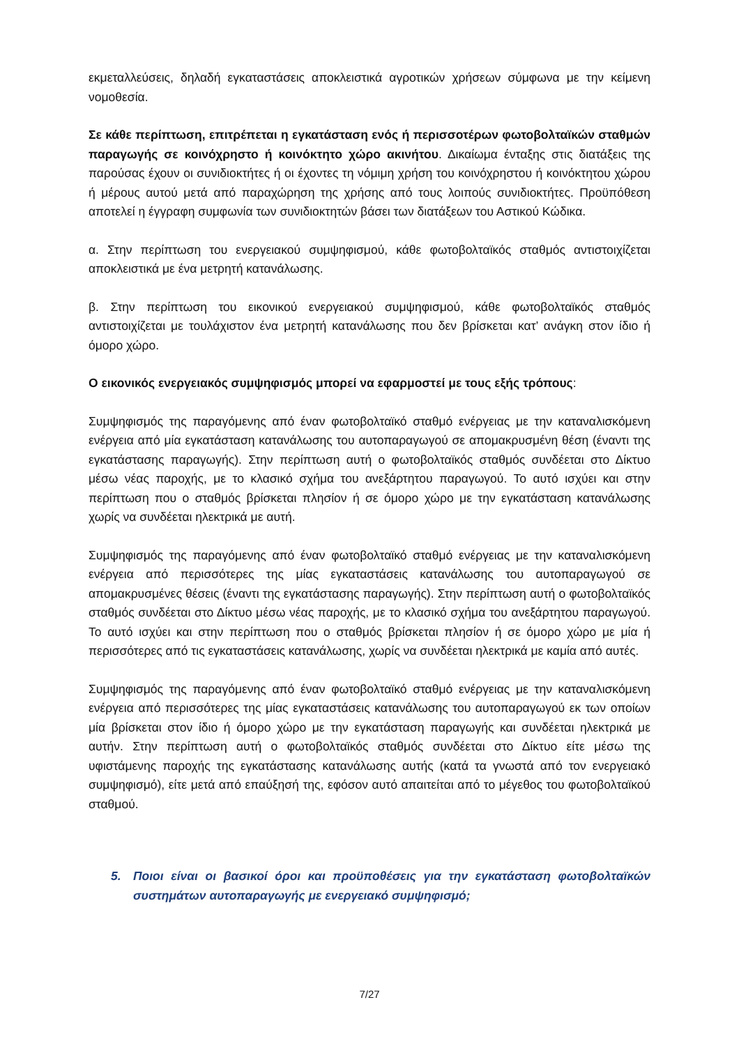εκμεταλλεύσεις, δηλαδή εγκαταστάσεις αποκλειστικά αγροτικών χρήσεων σύμφωνα με την κείμενη νομοθεσία.
Σε κάθε περίπτωση, επιτρέπεται η εγκατάσταση ενός ή περισσοτέρων φωτοβολταϊκών σταθμών παραγωγής σε κοινόχρηστο ή κοινόκτητο χώρο ακινήτου. Δικαίωμα ένταξης στις διατάξεις της παρούσας έχουν οι συνιδιοκτήτες ή οι έχοντες τη νόμιμη χρήση του κοινόχρηστου ή κοινόκτητου χώρου ή μέρους αυτού μετά από παραχώρηση της χρήσης από τους λοιπούς συνιδιοκτήτες. Προϋπόθεση αποτελεί η έγγραφη συμφωνία των συνιδιοκτητών βάσει των διατάξεων του Αστικού Κώδικα.
α. Στην περίπτωση του ενεργειακού συμψηφισμού, κάθε φωτοβολταϊκός σταθμός αντιστοιχίζεται αποκλειστικά με ένα μετρητή κατανάλωσης.
β. Στην περίπτωση του εικονικού ενεργειακού συμψηφισμού, κάθε φωτοβολταϊκός σταθμός αντιστοιχίζεται με τουλάχιστον ένα μετρητή κατανάλωσης που δεν βρίσκεται κατ’ ανάγκη στον ίδιο ή όμορο χώρο.
Ο εικονικός ενεργειακός συμψηφισμός μπορεί να εφαρμοστεί με τους εξής τρόπους:
Συμψηφισμός της παραγόμενης από έναν φωτοβολταϊκό σταθμό ενέργειας με την καταναλισκόμενη ενέργεια από μία εγκατάσταση κατανάλωσης του αυτοπαραγωγού σε απομακρυσμένη θέση (έναντι της εγκατάστασης παραγωγής). Στην περίπτωση αυτή ο φωτοβολταϊκός σταθμός συνδέεται στο Δίκτυο μέσω νέας παροχής, με το κλασικό σχήμα του ανεξάρτητου παραγωγού. Το αυτό ισχύει και στην περίπτωση που ο σταθμός βρίσκεται πλησίον ή σε όμορο χώρο με την εγκατάσταση κατανάλωσης χωρίς να συνδέεται ηλεκτρικά με αυτή.
Συμψηφισμός της παραγόμενης από έναν φωτοβολταϊκό σταθμό ενέργειας με την καταναλισκόμενη ενέργεια από περισσότερες της μίας εγκαταστάσεις κατανάλωσης του αυτοπαραγωγού σε απομακρυσμένες θέσεις (έναντι της εγκατάστασης παραγωγής). Στην περίπτωση αυτή ο φωτοβολταϊκός σταθμός συνδέεται στο Δίκτυο μέσω νέας παροχής, με το κλασικό σχήμα του ανεξάρτητου παραγωγού. Το αυτό ισχύει και στην περίπτωση που ο σταθμός βρίσκεται πλησίον ή σε όμορο χώρο με μία ή περισσότερες από τις εγκαταστάσεις κατανάλωσης, χωρίς να συνδέεται ηλεκτρικά με καμία από αυτές.
Συμψηφισμός της παραγόμενης από έναν φωτοβολταϊκό σταθμό ενέργειας με την καταναλισκόμενη ενέργεια από περισσότερες της μίας εγκαταστάσεις κατανάλωσης του αυτοπαραγωγού εκ των οποίων μία βρίσκεται στον ίδιο ή όμορο χώρο με την εγκατάσταση παραγωγής και συνδέεται ηλεκτρικά με αυτήν. Στην περίπτωση αυτή ο φωτοβολταϊκός σταθμός συνδέεται στο Δίκτυο είτε μέσω της υφιστάμενης παροχής της εγκατάστασης κατανάλωσης αυτής (κατά τα γνωστά από τον ενεργειακό συμψηφισμό), είτε μετά από επαύξησή της, εφόσον αυτό απαιτείται από το μέγεθος του φωτοβολταϊκού σταθμού.
5. Ποιοι είναι οι βασικοί όροι και προϋποθέσεις για την εγκατάσταση φωτοβολταϊκών συστημάτων αυτοπαραγωγής με ενεργειακό συμψηφισμό;
7/27